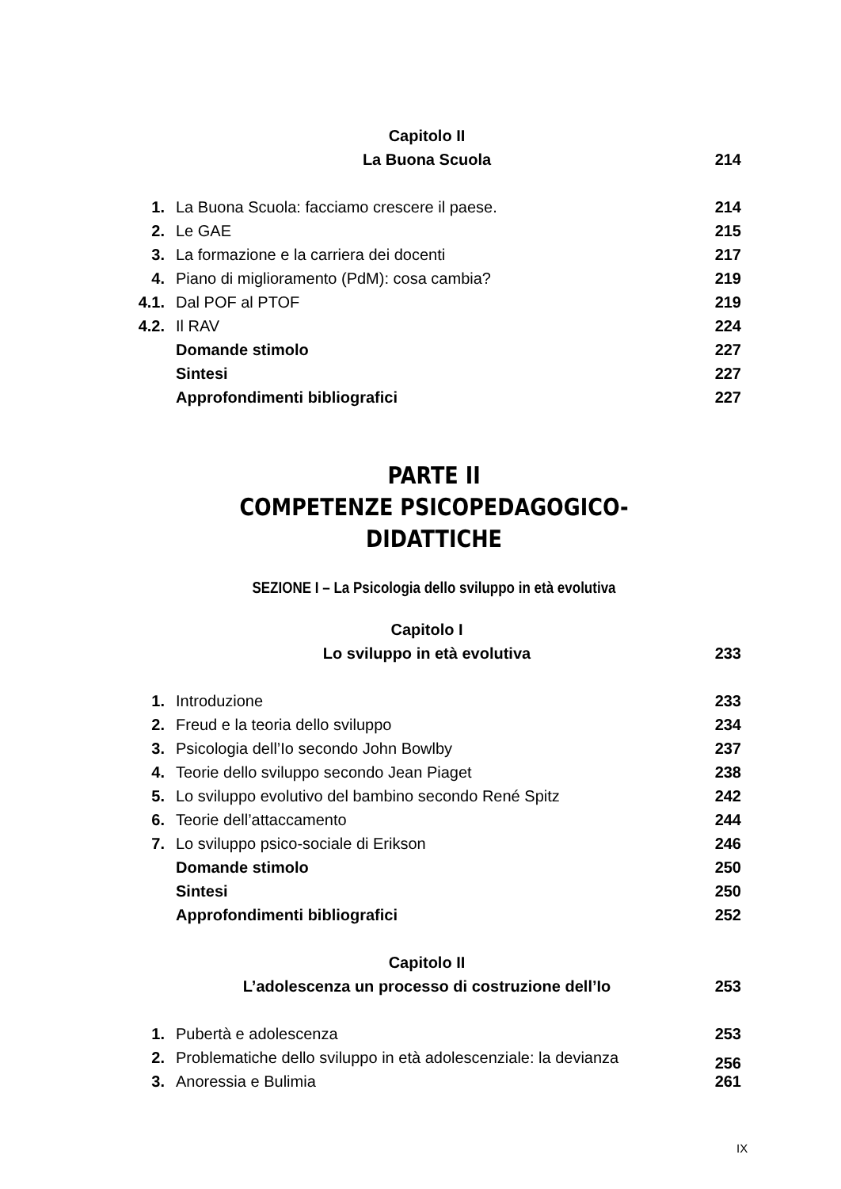| | Capitolo II | |
| | La Buona Scuola | 214 |
| 1. | La Buona Scuola: facciamo crescere il paese. | 214 |
| 2. | Le GAE | 215 |
| 3. | La formazione e la carriera dei docenti | 217 |
| 4. | Piano di miglioramento (PdM): cosa cambia? | 219 |
| 4.1. | Dal POF al PTOF | 219 |
| 4.2. | Il RAV | 224 |
| | Domande stimolo | 227 |
| | Sintesi | 227 |
| | Approfondimenti bibliografici | 227 |
PARTE II
COMPETENZE PSICOPEDAGOGICO-DIDATTICHE
SEZIONE I – La Psicologia dello sviluppo in età evolutiva
| | Capitolo I | |
| | Lo sviluppo in età evolutiva | 233 |
| 1. | Introduzione | 233 |
| 2. | Freud e la teoria dello sviluppo | 234 |
| 3. | Psicologia dell’Io secondo John Bowlby | 237 |
| 4. | Teorie dello sviluppo secondo Jean Piaget | 238 |
| 5. | Lo sviluppo evolutivo del bambino secondo René Spitz | 242 |
| 6. | Teorie dell’attaccamento | 244 |
| 7. | Lo sviluppo psico-sociale di Erikson | 246 |
| | Domande stimolo | 250 |
| | Sintesi | 250 |
| | Approfondimenti bibliografici | 252 |
| | Capitolo II | |
| | L’adolescenza un processo di costruzione dell’Io | 253 |
| 1. | Pubertà e adolescenza | 253 |
| 2. | Problematiche dello sviluppo in età adolescenziale: la devianza | 256 |
| 3. | Anoressia e Bulimia | 261 |
IX